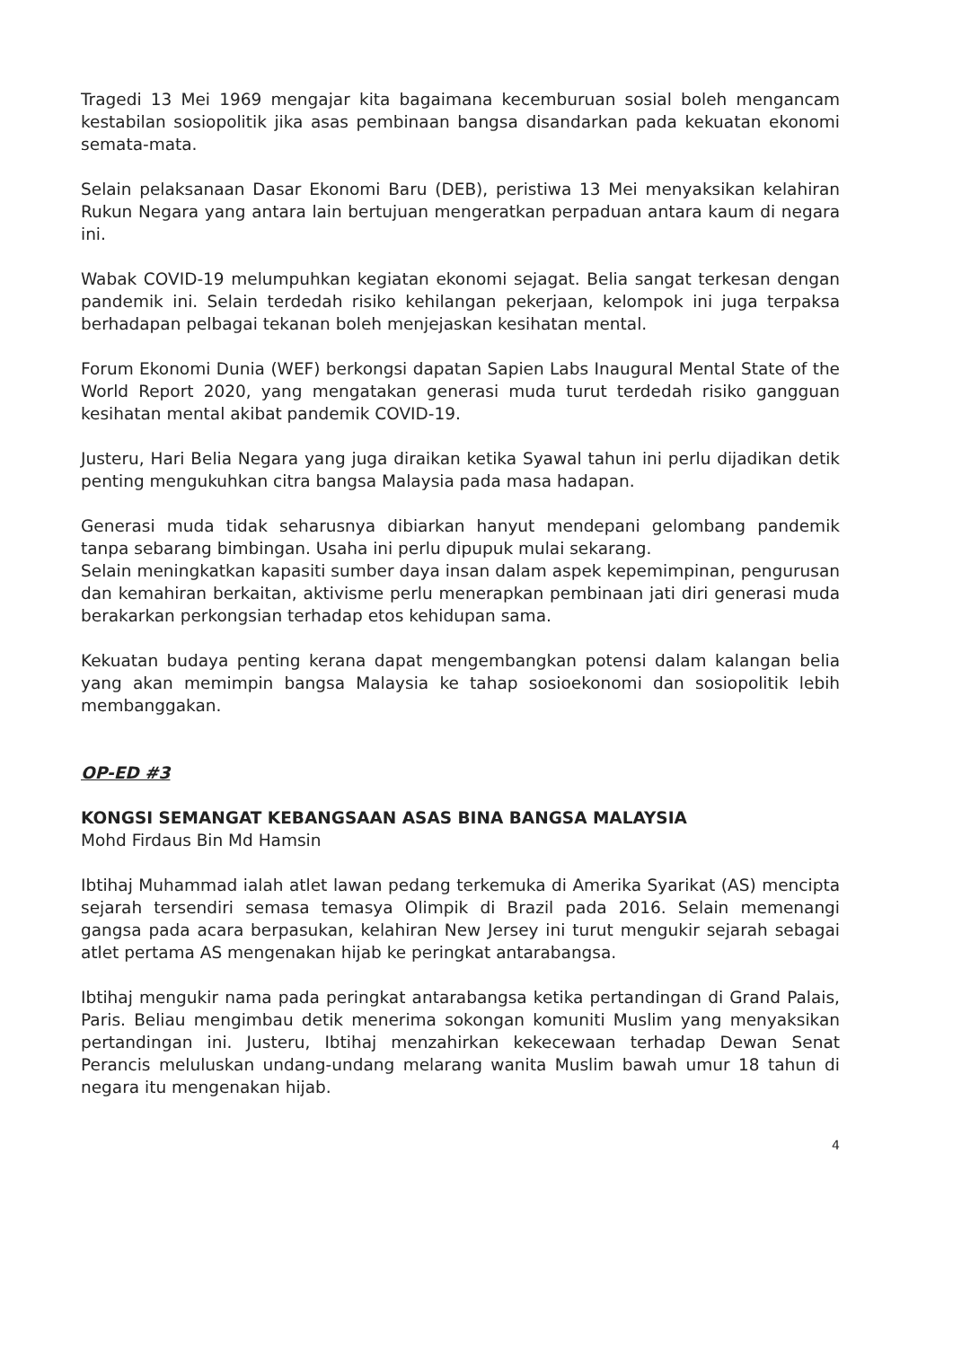Tragedi 13 Mei 1969 mengajar kita bagaimana kecemburuan sosial boleh mengancam kestabilan sosiopolitik jika asas pembinaan bangsa disandarkan pada kekuatan ekonomi semata-mata.
Selain pelaksanaan Dasar Ekonomi Baru (DEB), peristiwa 13 Mei menyaksikan kelahiran Rukun Negara yang antara lain bertujuan mengeratkan perpaduan antara kaum di negara ini.
Wabak COVID-19 melumpuhkan kegiatan ekonomi sejagat. Belia sangat terkesan dengan pandemik ini. Selain terdedah risiko kehilangan pekerjaan, kelompok ini juga terpaksa berhadapan pelbagai tekanan boleh menjejaskan kesihatan mental.
Forum Ekonomi Dunia (WEF) berkongsi dapatan Sapien Labs Inaugural Mental State of the World Report 2020, yang mengatakan generasi muda turut terdedah risiko gangguan kesihatan mental akibat pandemik COVID-19.
Justeru, Hari Belia Negara yang juga diraikan ketika Syawal tahun ini perlu dijadikan detik penting mengukuhkan citra bangsa Malaysia pada masa hadapan.
Generasi muda tidak seharusnya dibiarkan hanyut mendepani gelombang pandemik tanpa sebarang bimbingan. Usaha ini perlu dipupuk mulai sekarang.
Selain meningkatkan kapasiti sumber daya insan dalam aspek kepemimpinan, pengurusan dan kemahiran berkaitan, aktivisme perlu menerapkan pembinaan jati diri generasi muda berakarkan perkongsian terhadap etos kehidupan sama.
Kekuatan budaya penting kerana dapat mengembangkan potensi dalam kalangan belia yang akan memimpin bangsa Malaysia ke tahap sosioekonomi dan sosiopolitik lebih membanggakan.
OP-ED #3
KONGSI SEMANGAT KEBANGSAAN ASAS BINA BANGSA MALAYSIA
Mohd Firdaus Bin Md Hamsin
Ibtihaj Muhammad ialah atlet lawan pedang terkemuka di Amerika Syarikat (AS) mencipta sejarah tersendiri semasa temasya Olimpik di Brazil pada 2016. Selain memenangi gangsa pada acara berpasukan, kelahiran New Jersey ini turut mengukir sejarah sebagai atlet pertama AS mengenakan hijab ke peringkat antarabangsa.
Ibtihaj mengukir nama pada peringkat antarabangsa ketika pertandingan di Grand Palais, Paris. Beliau mengimbau detik menerima sokongan komuniti Muslim yang menyaksikan pertandingan ini. Justeru, Ibtihaj menzahirkan kekecewaan terhadap Dewan Senat Perancis meluluskan undang-undang melarang wanita Muslim bawah umur 18 tahun di negara itu mengenakan hijab.
4